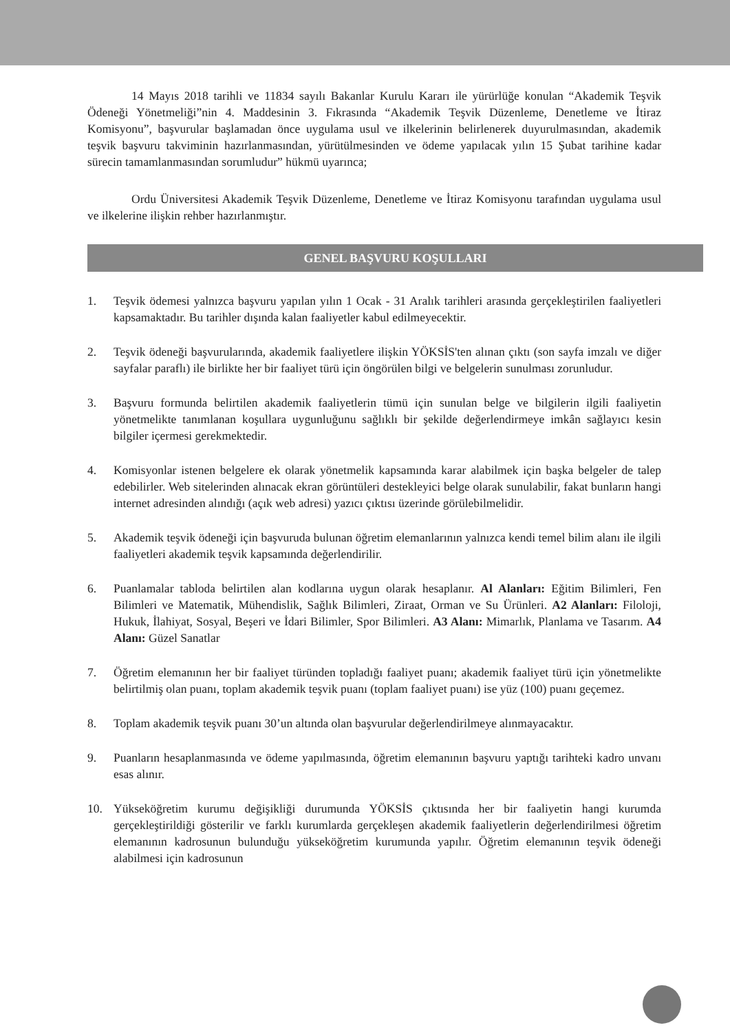14 Mayıs 2018 tarihli ve 11834 sayılı Bakanlar Kurulu Kararı ile yürürlüğe konulan “Akademik Teşvik Ödeneği Yönetmeliği”nin 4. Maddesinin 3. Fıkrasında “Akademik Teşvik Düzenleme, Denetleme ve İtiraz Komisyonu”, başvurular başlamadan önce uygulama usul ve ilkelerinin belirlenerek duyurulmasından, akademik teşvik başvuru takviminin hazırlanmasından, yürütülmesinden ve ödeme yapılacak yılın 15 Şubat tarihine kadar sürecin tamamlanmasından sorumludur” hükmü uyarınca;
Ordu Üniversitesi Akademik Teşvik Düzenleme, Denetleme ve İtiraz Komisyonu tarafından uygulama usul ve ilkelerine ilişkin rehber hazırlanmıştır.
GENEL BAŞVURU KOŞULLARI
1. Teşvik ödemesi yalnızca başvuru yapılan yılın 1 Ocak - 31 Aralık tarihleri arasında gerçekleştirilen faaliyetleri kapsamaktadır. Bu tarihler dışında kalan faaliyetler kabul edilmeyecektir.
2. Teşvik ödeneği başvurularında, akademik faaliyetlere ilişkin YÖKSİS'ten alınan çıktı (son sayfa imzalı ve diğer sayfalar paraflı) ile birlikte her bir faaliyet türü için öngörülen bilgi ve belgelerin sunulması zorunludur.
3. Başvuru formunda belirtilen akademik faaliyetlerin tümü için sunulan belge ve bilgilerin ilgili faaliyetin yönetmelikte tanımlanan koşullara uygunluğunu sağlıklı bir şekilde değerlendirmeye imkân sağlayıcı kesin bilgiler içermesi gerekmektedir.
4. Komisyonlar istenen belgelere ek olarak yönetmelik kapsamında karar alabilmek için başka belgeler de talep edebilirler. Web sitelerinden alınacak ekran görüntüleri destekleyici belge olarak sunulabilir, fakat bunların hangi internet adresinden alındığı (açık web adresi) yazıcı çıktısı üzerinde görülebilmelidir.
5. Akademik teşvik ödeneği için başvuruda bulunan öğretim elemanlarının yalnızca kendi temel bilim alanı ile ilgili faaliyetleri akademik teşvik kapsamında değerlendirilir.
6. Puanlamalar tabloda belirtilen alan kodlarına uygun olarak hesaplanır. Al Alanları: Eğitim Bilimleri, Fen Bilimleri ve Matematik, Mühendislik, Sağlık Bilimleri, Ziraat, Orman ve Su Ürünleri. A2 Alanları: Filoloji, Hukuk, İlahiyat, Sosyal, Beşeri ve İdari Bilimler, Spor Bilimleri. A3 Alanı: Mimarlık, Planlama ve Tasarım. A4 Alanı: Güzel Sanatlar
7. Öğretim elemanının her bir faaliyet türünden topladığı faaliyet puanı; akademik faaliyet türü için yönetmelikte belirtilmiş olan puanı, toplam akademik teşvik puanı (toplam faaliyet puanı) ise yüz (100) puanı geçemez.
8. Toplam akademik teşvik puanı 30’un altında olan başvurular değerlendirilmeye alınmayacaktır.
9. Puanların hesaplanmasında ve ödeme yapılmasında, öğretim elemanının başvuru yaptığı tarihteki kadro unvanı esas alınır.
10. Yükseköğretim kurumu değişikliği durumunda YÖKSİS çıktısında her bir faaliyetin hangi kurumda gerçekleştirildiği gösterilir ve farklı kurumlarda gerçekleşen akademik faaliyetlerin değerlendirilmesi öğretim elemanının kadrosunun bulunduğu yükseköğretim kurumunda yapılır. Öğretim elemanının teşvik ödeneği alabilmesi için kadrosunun